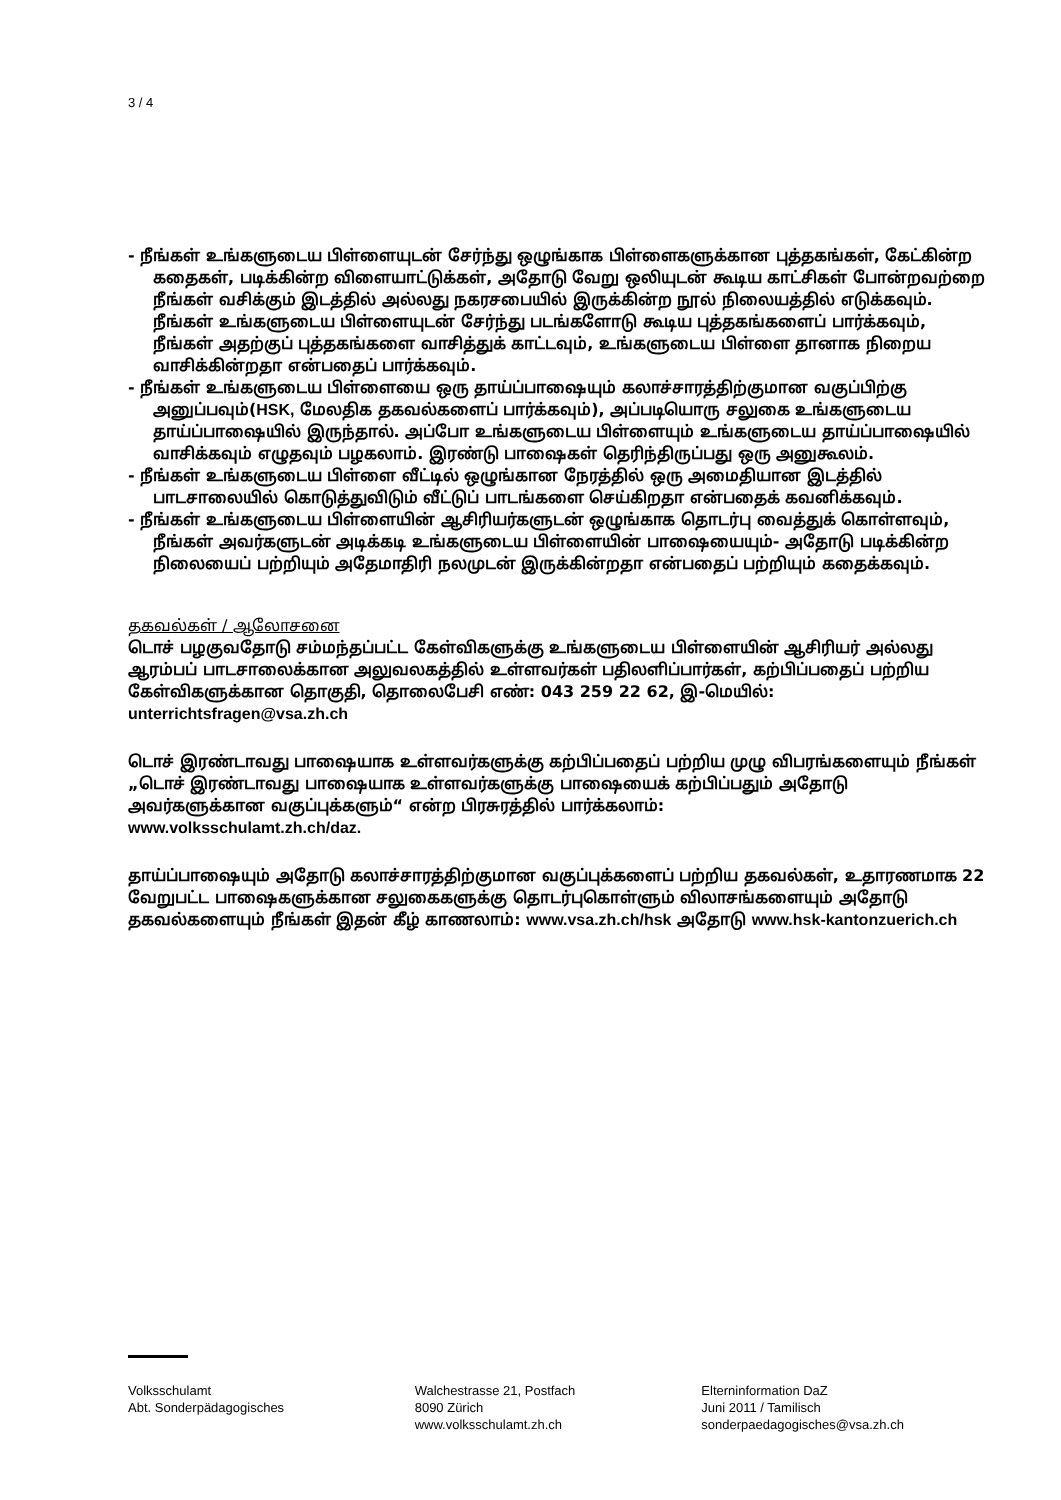3 / 4
- நீங்கள் உங்களுடைய பிள்ளையுடன் சேர்ந்து ஒழுங்காக பிள்ளைகளுக்கான புத்தகங்கள், கேட்கின்ற கதைகள், படிக்கின்ற விளையாட்டுக்கள், அதோடு வேறு ஒலியுடன் கூடிய காட்சிகள் போன்றவற்றை நீங்கள் வசிக்கும் இடத்தில் அல்லது நகரசபையில் இருக்கின்ற நூல் நிலையத்தில் எடுக்கவும். நீங்கள் உங்களுடைய பிள்ளையுடன் சேர்ந்து படங்களோடு கூடிய புத்தகங்களைப் பார்க்கவும், நீங்கள் அதற்குப் புத்தகங்களை வாசித்துக் காட்டவும், உங்களுடைய பிள்ளை தானாக நிறைய வாசிக்கின்றதா என்பதைப் பார்க்கவும்.
- நீங்கள் உங்களுடைய பிள்ளையை ஒரு தாய்ப்பாஷையும் கலாச்சாரத்திற்குமான வகுப்பிற்கு அனுப்பவும்(HSK, மேலதிக தகவல்களைப் பார்க்கவும்), அப்படியொரு சலுகை உங்களுடைய தாய்ப்பாஷையில் இருந்தால். அப்போ உங்களுடைய பிள்ளையும் உங்களுடைய தாய்ப்பாஷையில் வாசிக்கவும் எழுதவும் பழகலாம். இரண்டு பாஷைகள் தெரிந்திருப்பது ஒரு அனுகூலம்.
- நீங்கள் உங்களுடைய பிள்ளை வீட்டில் ஒழுங்கான நேரத்தில் ஒரு அமைதியான இடத்தில் பாடசாலையில் கொடுத்துவிடும் வீட்டுப் பாடங்களை செய்கிறதா என்பதைக் கவனிக்கவும்.
- நீங்கள் உங்களுடைய பிள்ளையின் ஆசிரியர்களுடன் ஒழுங்காக தொடர்பு வைத்துக் கொள்ளவும், நீங்கள் அவர்களுடன் அடிக்கடி உங்களுடைய பிள்ளையின் பாஷையையும்- அதோடு படிக்கின்ற நிலையைப் பற்றியும் அதேமாதிரி நலமுடன் இருக்கின்றதா என்பதைப் பற்றியும் கதைக்கவும்.
தகவல்கள் / ஆலோசனை
டொச் பழகுவதோடு சம்மந்தப்பட்ட கேள்விகளுக்கு உங்களுடைய பிள்ளையின் ஆசிரியர் அல்லது ஆரம்பப் பாடசாலைக்கான அலுவலகத்தில் உள்ளவர்கள் பதிலளிப்பார்கள், கற்பிப்பதைப் பற்றிய கேள்விகளுக்கான தொகுதி, தொலைபேசி எண்: 043 259 22 62, இ-மெயில்:
unterrichtsfragen@vsa.zh.ch
டொச் இரண்டாவது பாஷையாக உள்ளவர்களுக்கு கற்பிப்பதைப் பற்றிய முழு விபரங்களையும் நீங்கள் „டொச் இரண்டாவது பாஷையாக உள்ளவர்களுக்கு பாஷையைக் கற்பிப்பதும் அதோடு அவர்களுக்கான வகுப்புக்களும்“ என்ற பிரசுரத்தில் பார்க்கலாம்:
www.volksschulamt.zh.ch/daz.
தாய்ப்பாஷையும் அதோடு கலாச்சாரத்திற்குமான வகுப்புக்களைப் பற்றிய தகவல்கள், உதாரணமாக 22 வேறுபட்ட பாஷைகளுக்கான சலுகைகளுக்கு தொடர்புகொள்ளும் விலாசங்களையும் அதோடு தகவல்களையும் நீங்கள் இதன் கீழ் காணலாம்: www.vsa.zh.ch/hsk அதோடு www.hsk-kantonzuerich.ch
Volksschulamt
Abt. Sonderpädagogisches
Walchestrasse 21, Postfach
8090 Zürich
www.volksschulamt.zh.ch
Elterninformation DaZ
Juni 2011 / Tamilisch
sonderpaedagogisches@vsa.zh.ch